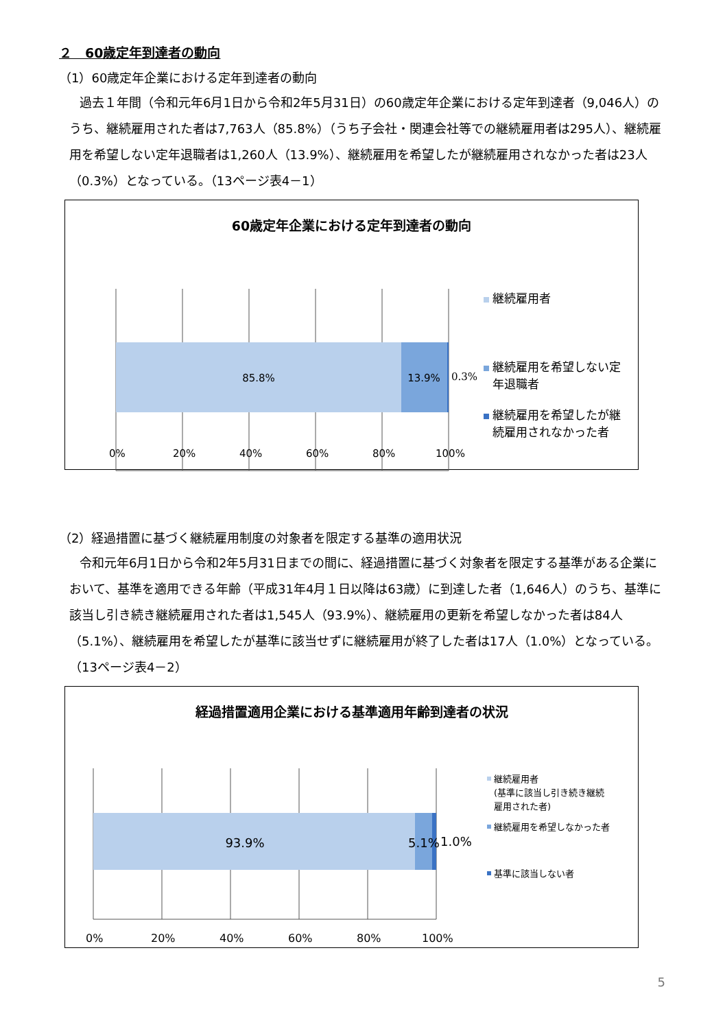２　60歳定年到達者の動向
（1）60歳定年企業における定年到達者の動向
過去１年間（令和元年6月1日から令和2年5月31日）の60歳定年企業における定年到達者（9,046人）のうち、継続雇用された者は7,763人（85.8%）（うち子会社・関連会社等での継続雇用者は295人）、継続雇用を希望しない定年退職者は1,260人（13.9%）、継続雇用を希望したが継続雇用されなかった者は23人（0.3%）となっている。（13ページ表4－1）
60歳定年企業における定年到達者の動向
85.8%
13.9%
0.3%
継続雇用者
継続雇用を希望しない定
年退職者
継続雇用を希望したが継
続雇用されなかった者
0% 20% 40% 60% 80% 100%
（2）経過措置に基づく継続雇用制度の対象者を限定する基準の適用状況
令和元年6月1日から令和2年5月31日までの間に、経過措置に基づく対象者を限定する基準がある企業において、基準を適用できる年齢（平成31年4月１日以降は63歳）に到達した者（1,646人）のうち、基準に該当し引き続き継続雇用された者は1,545人（93.9%）、継続雇用の更新を希望しなかった者は84人（5.1%）、継続雇用を希望したが基準に該当せずに継続雇用が終了した者は17人（1.0%）となっている。（13ページ表4－2）
経過措置適用企業における基準適用年齢到達者の状況
93.9%
5.1%
1.0%
継続雇用者
(基準に該当し引き続き継続
雇用された者)
継続雇用を希望しなかった者
基準に該当しない者
0% 20% 40% 60% 80% 100%
5